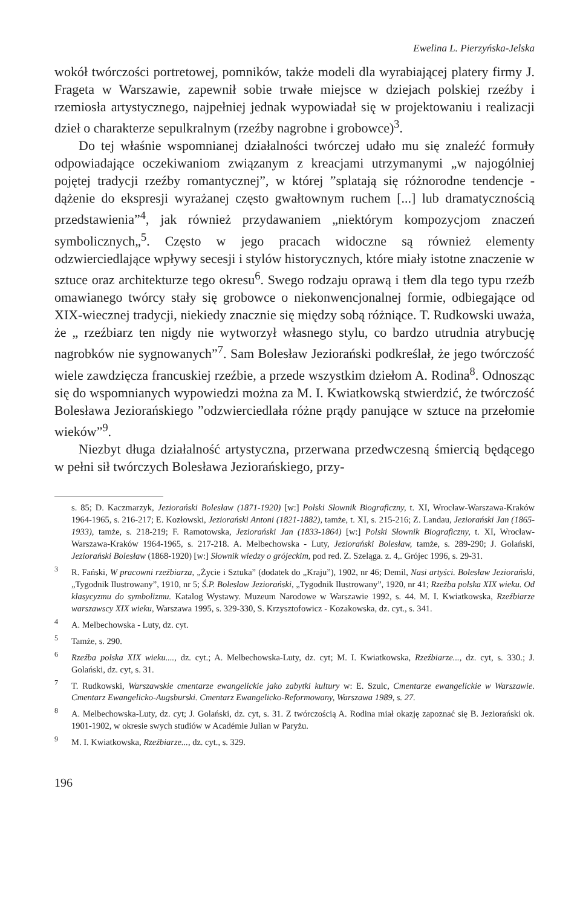Ewelina L. Pierzyńska-Jelska
wokół twórczości portretowej, pomników, także modeli dla wyrabiającej platery firmy J. Frageta w Warszawie, zapewnił sobie trwałe miejsce w dziejach polskiej rzeźby i rzemiosła artystycznego, najpełniej jednak wypowiadał się w projektowaniu i realizacji dzieł o charakterze sepulkralnym (rzeźby nagrobne i grobowce)<sup>3</sup>.
Do tej właśnie wspomnianej działalności twórczej udało mu się znaleźć formuły odpowiadające oczekiwaniom związanym z kreacjami utrzymanymi „w najogólniej pojętej tradycji rzeźby romantycznej”, w której ”splatają się różnorodne tendencje - dążenie do ekspresji wyrażanej często gwałtownym ruchem [...] lub dramatycznością przedstawienia”<sup>4</sup>, jak również przydawaniem „niektórym kompozycjom znaczeń symbolicznych„<sup>5</sup>. Często w jego pracach widoczne są również elementy odzwierciedlające wpływy secesji i stylów historycznych, które miały istotne znaczenie w sztuce oraz architekturze tego okresu<sup>6</sup>. Swego rodzaju oprawą i tłem dla tego typu rzeźb omawianego twórcy stały się grobowce o niekonwencjonalnej formie, odbiegające od XIX-wiecznej tradycji, niekiedy znacznie się między sobą różniące. T. Rudkowski uważa, że „ rzeźbiarz ten nigdy nie wytworzył własnego stylu, co bardzo utrudnia atrybucję nagrobków nie sygnowanych”<sup>7</sup>. Sam Bolesław Jeziorański podkreślał, że jego twórczość wiele zawdzięcza francuskiej rzeźbie, a przede wszystkim dziełom A. Rodina<sup>8</sup>. Odnosząc się do wspomnianych wypowiedzi można za M. I. Kwiatkowską stwierdzić, że twórczość Bolesława Jeziorańskiego ”odzwierciedlała różne prądy panujące w sztuce na przełomie wieków”<sup>9</sup>.
Niezbyt długa działalność artystyczna, przerwana przedwczesną śmiercią będącego w pełni sił twórczych Bolesława Jeziorańskiego, przy-
s. 85; D. Kaczmarzyk, Jeziorański Bolesław (1871-1920) [w:] Polski Słownik Biograficzny, t. XI, Wrocław-Warszawa-Kraków 1964-1965, s. 216-217; E. Kozłowski, Jeziorański Antoni (1821-1882), tamże, t. XI, s. 215-216; Z. Landau, Jeziorański Jan (1865-1933), tamże, s. 218-219; F. Ramotowska, Jeziorański Jan (1833-1864) [w:] Polski Słownik Biograficzny, t. XI, Wrocław-Warszawa-Kraków 1964-1965, s. 217-218. A. Melbechowska - Luty, Jeziorański Bolesław, tamże, s. 289-290; J. Golański, Jeziorański Bolesław (1868-1920) [w:] Słownik wiedzy o grójeckim, pod red. Z. Szeląga. z. 4,. Grójec 1996, s. 29-31.
<sup>3</sup> R. Fański, W pracowni rzeźbiarza, „Życie i Sztuka” (dodatek do „Kraju”), 1902, nr 46; Demil, Nasi artyści. Bolesław Jeziorański, „Tygodnik Ilustrowany”, 1910, nr 5; Ś.P. Bolesław Jeziorański, „Tygodnik Ilustrowany”, 1920, nr 41; Rzeźba polska XIX wieku. Od klasycyzmu do symbolizmu. Katalog Wystawy. Muzeum Narodowe w Warszawie 1992, s. 44. M. I. Kwiatkowska, Rzeźbiarze warszawscy XIX wieku, Warszawa 1995, s. 329-330, S. Krzysztofowicz - Kozakowska, dz. cyt., s. 341.
<sup>4</sup> A. Melbechowska - Luty, dz. cyt.
<sup>5</sup> Tamże, s. 290.
<sup>6</sup> Rzeźba polska XIX wieku...., dz. cyt.; A. Melbechowska-Luty, dz. cyt; M. I. Kwiatkowska, Rzeźbiarze..., dz. cyt, s. 330.; J. Golański, dz. cyt, s. 31.
<sup>7</sup> T. Rudkowski, Warszawskie cmentarze ewangelickie jako zabytki kultury w: E. Szulc, Cmentarze ewangelickie w Warszawie. Cmentarz Ewangelicko-Augsburski. Cmentarz Ewangelicko-Reformowany, Warszawa 1989, s. 27.
<sup>8</sup> A. Melbechowska-Luty, dz. cyt; J. Golański, dz. cyt, s. 31. Z twórczością A. Rodina miał okazję zapoznać się B. Jeziorański ok. 1901-1902, w okresie swych studiów w Académie Julian w Paryżu.
<sup>9</sup> M. I. Kwiatkowska, Rzeźbiarze..., dz. cyt., s. 329.
196